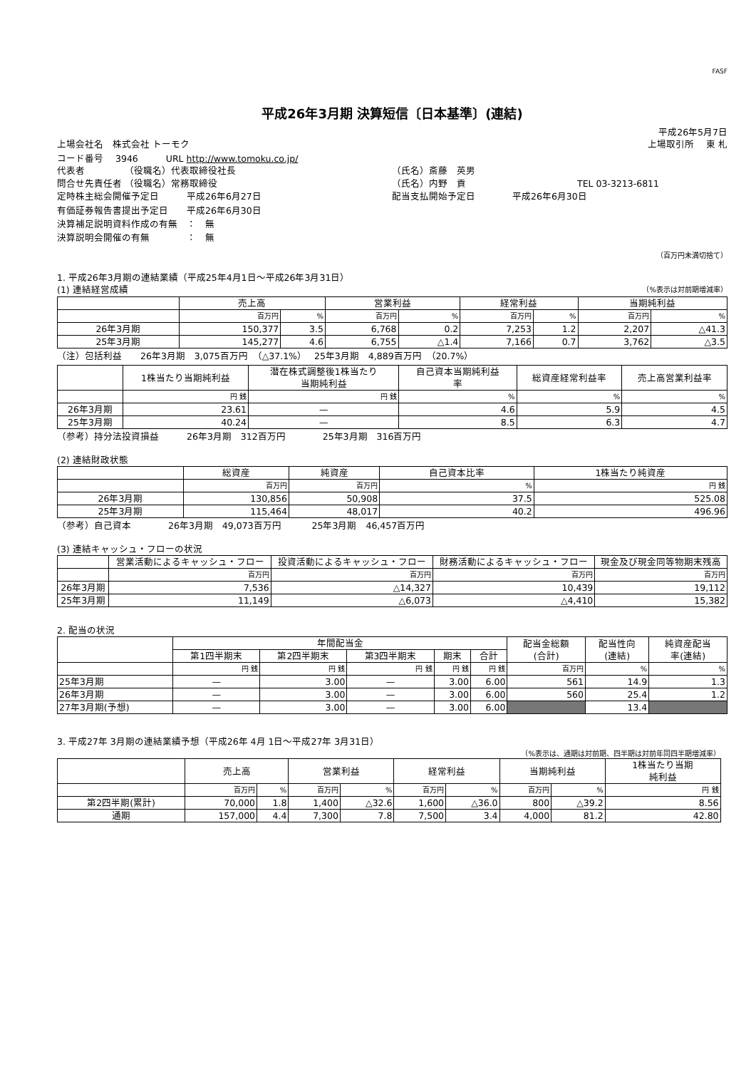FASF
平成26年3月期 決算短信〔日本基準〕(連結)
平成26年5月7日
上場会社名　株式会社 トーモク 上場取引所　 東 札
コード番号　 3946　　　URL http://www.tomoku.co.jp/
代表者　　　　 （役職名）代表取締役社長 （氏名）斎藤　英男
問合せ先責任者 （役職名）常務取締役 （氏名）内野　貢 TEL 03-3213-6811
定時株主総会開催予定日　　　平成26年6月27日 配当支払開始予定日　　　　平成26年6月30日
有価証券報告書提出予定日　　平成26年6月30日
決算補足説明資料作成の有無　：　無
決算説明会開催の有無　　　　：　無
（百万円未満切捨て）
1. 平成26年3月期の連結業績（平成25年4月1日～平成26年3月31日）
(1) 連結経営成績 （%表示は対前期増減率）
| | 売上高 | | 営業利益 | | 経常利益 | | 当期純利益 | |
| --- | --- | --- | --- | --- | --- | --- | --- | --- |
| | 百万円 | % | 百万円 | % | 百万円 | % | 百万円 | % |
| 26年3月期 | 150,377 | 3.5 | 6,768 | 0.2 | 7,253 | 1.2 | 2,207 | △41.3 |
| 25年3月期 | 145,277 | 4.6 | 6,755 | △1.4 | 7,166 | 0.7 | 3,762 | △3.5 |
（注）包括利益　　26年3月期　3,075百万円　（△37.1%）　 25年3月期　4,889百万円　（20.7%）
| | 1株当たり当期純利益 | 潜在株式調整後1株当たり 当期純利益 | 自己資本当期純利益 率 | 総資産経常利益率 | 売上高営業利益率 |
| --- | --- | --- | --- | --- | --- |
| | 円 銭 | 円 銭 | % | % | % |
| 26年3月期 | 23.61 | — | 4.6 | 5.9 | 4.5 |
| 25年3月期 | 40.24 | — | 8.5 | 6.3 | 4.7 |
（参考）持分法投資損益　　　26年3月期　312百万円　　　　25年3月期　316百万円
(2) 連結財政状態
| | 総資産 | 純資産 | 自己資本比率 | 1株当たり純資産 |
| --- | --- | --- | --- | --- |
| | 百万円 | 百万円 | % | 円 銭 |
| 26年3月期 | 130,856 | 50,908 | 37.5 | 525.08 |
| 25年3月期 | 115,464 | 48,017 | 40.2 | 496.96 |
（参考）自己資本　　　　26年3月期　49,073百万円　　　 25年3月期　46,457百万円
(3) 連結キャッシュ・フローの状況
| | 営業活動によるキャッシュ・フロー | 投資活動によるキャッシュ・フロー | 財務活動によるキャッシュ・フロー | 現金及び現金同等物期末残高 |
| --- | --- | --- | --- | --- |
| | 百万円 | 百万円 | 百万円 | 百万円 |
| 26年3月期 | 7,536 | △14,327 | 10,439 | 19,112 |
| 25年3月期 | 11,149 | △6,073 | △4,410 | 15,382 |
2. 配当の状況
| | 年間配当金 | | | | | 配当金総額 (合計) | 配当性向 (連結) | 純資産配当 率(連結) |
| --- | --- | --- | --- | --- | --- | --- | --- | --- |
| | 第1四半期末 | 第2四半期末 | 第3四半期末 | 期末 | 合計 | | | |
| | 円 銭 | 円 銭 | 円 銭 | 円 銭 | 円 銭 | 百万円 | % | % |
| 25年3月期 | — | 3.00 | — | 3.00 | 6.00 | 561 | 14.9 | 1.3 |
| 26年3月期 | — | 3.00 | — | 3.00 | 6.00 | 560 | 25.4 | 1.2 |
| 27年3月期(予想) | — | 3.00 | — | 3.00 | 6.00 | | 13.4 | |
3. 平成27年 3月期の連結業績予想（平成26年 4月 1日～平成27年 3月31日）
（%表示は、通期は対前期、四半期は対前年同四半期増減率）
| | 売上高 | | 営業利益 | | 経常利益 | | 当期純利益 | | 1株当たり当期 純利益 |
| --- | --- | --- | --- | --- | --- | --- | --- | --- | --- |
| | 百万円 | % | 百万円 | % | 百万円 | % | 百万円 | % | 円 銭 |
| 第2四半期(累計) | 70,000 | 1.8 | 1,400 | △32.6 | 1,600 | △36.0 | 800 | △39.2 | 8.56 |
| 通期 | 157,000 | 4.4 | 7,300 | 7.8 | 7,500 | 3.4 | 4,000 | 81.2 | 42.80 |